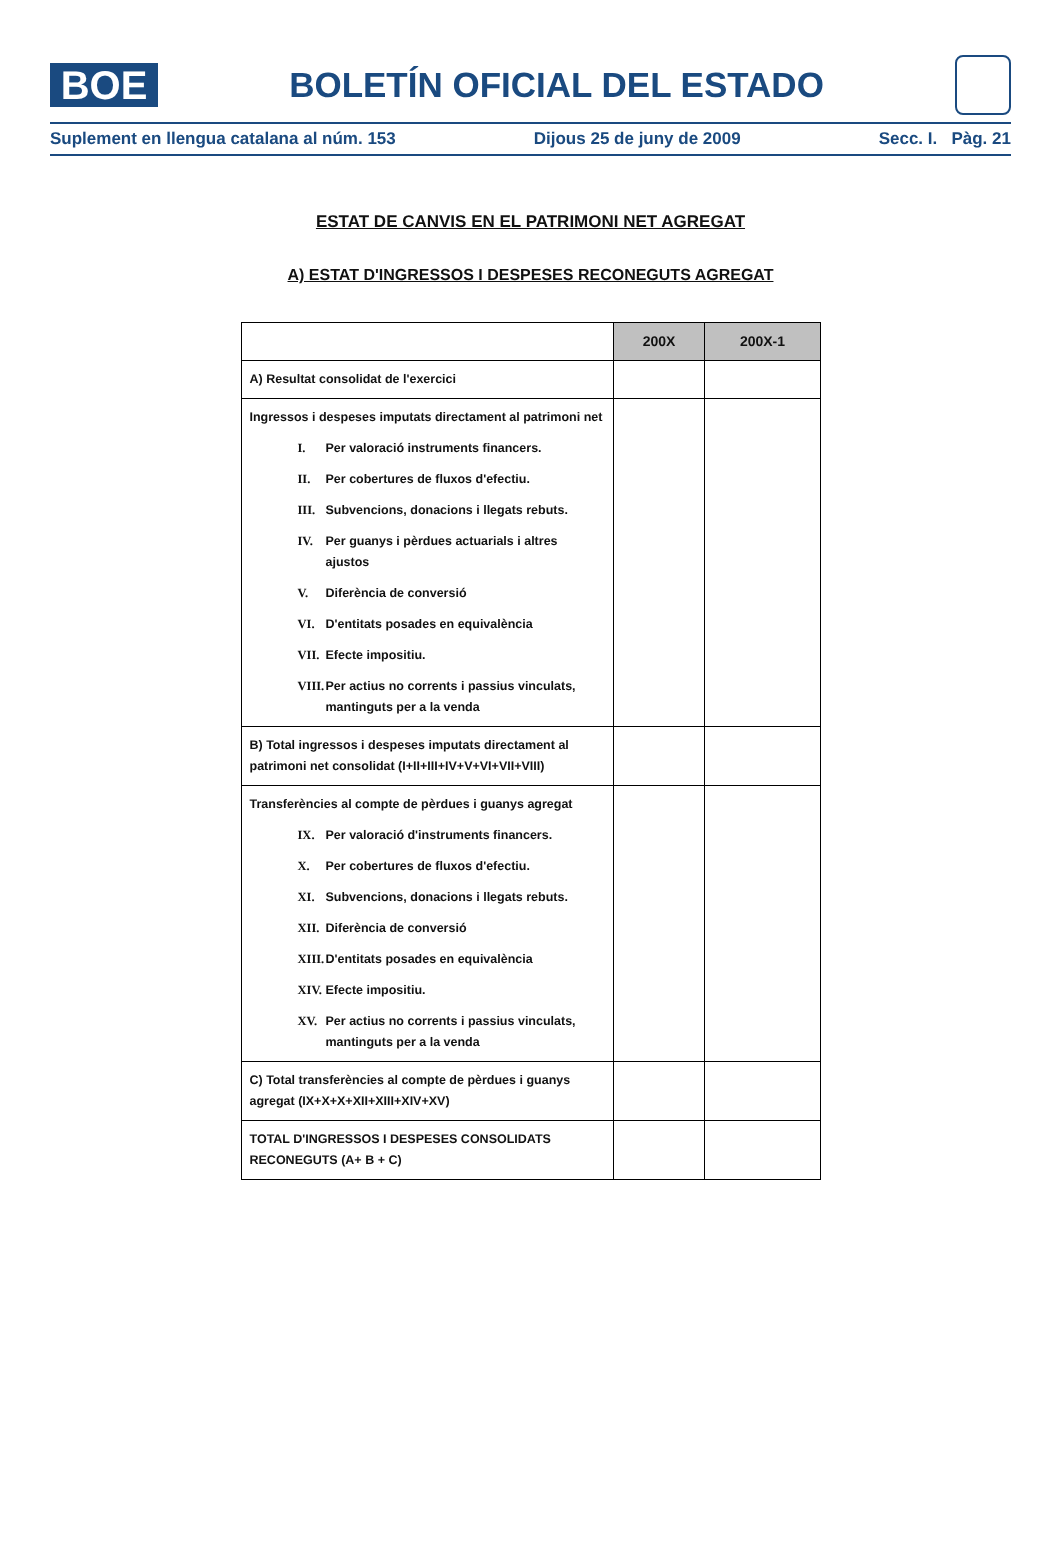BOE
BOLETÍN OFICIAL DEL ESTADO
Suplement en llengua catalana al núm. 153 Dijous 25 de juny de 2009 Secc. I. Pàg. 21
ESTAT DE CANVIS EN EL PATRIMONI NET AGREGAT
A) ESTAT D'INGRESSOS I DESPESES RECONEGUTS AGREGAT
| | 200X | 200X-1 |
| --- | --- | --- |
| A) Resultat consolidat de l'exercici | | |
| Ingressos i despeses imputats directament al patrimoni net I. Per valoració instruments financers. II. Per cobertures de fluxos d'efectiu. III. Subvencions, donacions i llegats rebuts. IV. Per guanys i pèrdues actuarials i altres ajustos V. Diferència de conversió VI. D'entitats posades en equivalència VII. Efecte impositiu. VIII. Per actius no corrents i passius vinculats, mantinguts per a la venda | | |
| B) Total ingressos i despeses imputats directament al patrimoni net consolidat (I+II+III+IV+V+VI+VII+VIII) | | |
| Transferències al compte de pèrdues i guanys agregat IX. Per valoració d'instruments financers. X. Per cobertures de fluxos d'efectiu. XI. Subvencions, donacions i llegats rebuts. XII. Diferència de conversió XIII. D'entitats posades en equivalència XIV. Efecte impositiu. XV. Per actius no corrents i passius vinculats, mantinguts per a la venda | | |
| C) Total transferències al compte de pèrdues i guanys agregat (IX+X+X+XII+XIII+XIV+XV) | | |
| TOTAL D'INGRESSOS I DESPESES CONSOLIDATS RECONEGUTS (A+ B + C) | | |